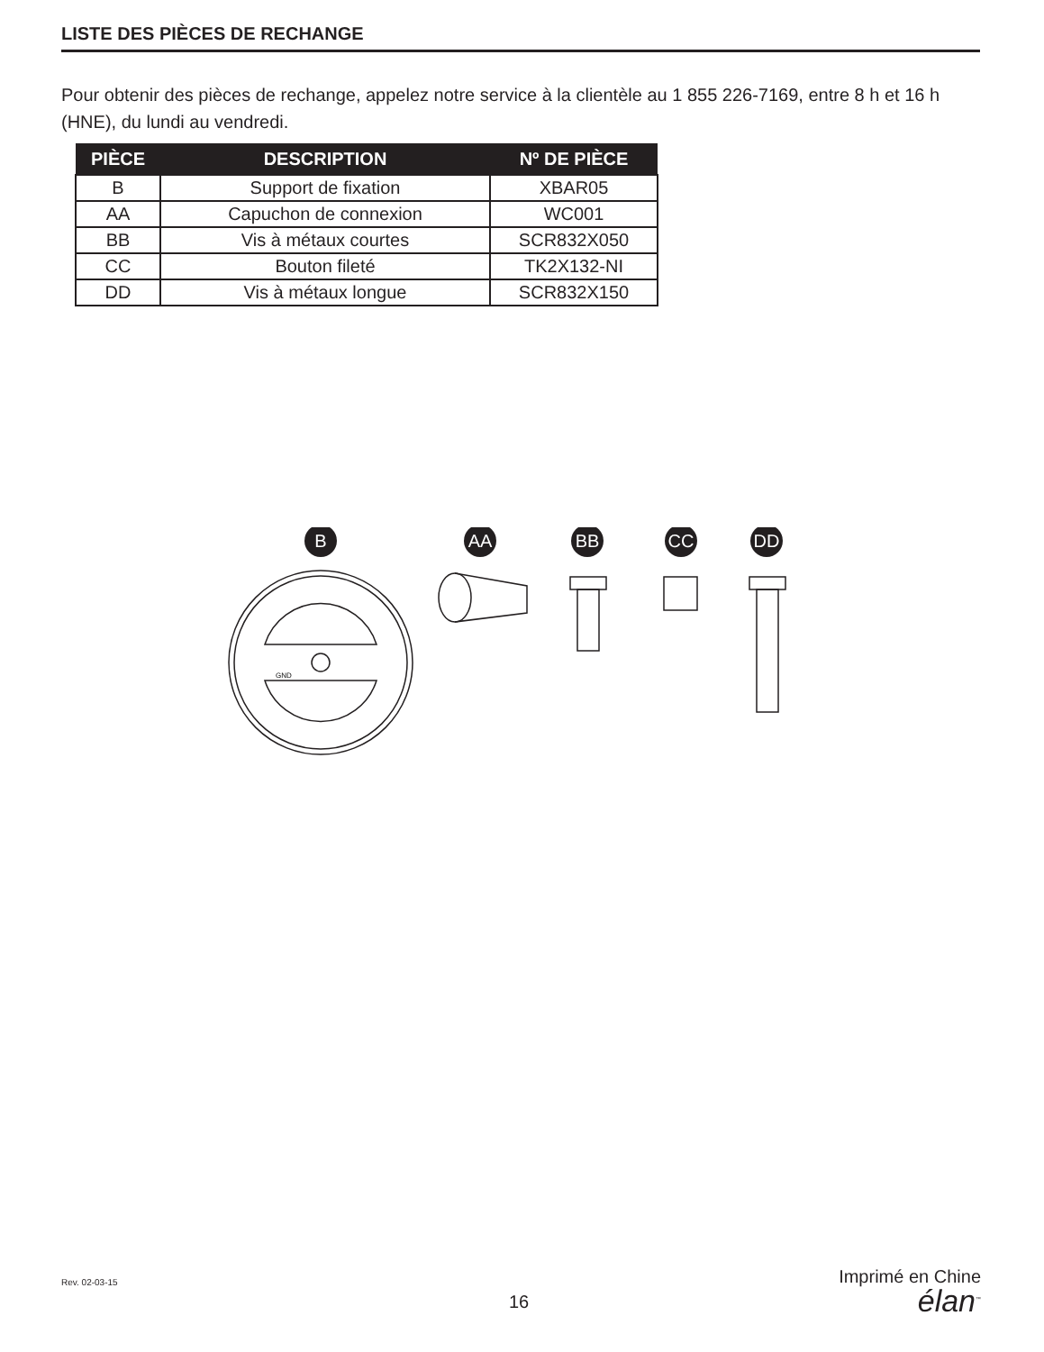LISTE DES PIÈCES DE RECHANGE
Pour obtenir des pièces de rechange, appelez notre service à la clientèle au 1 855 226-7169, entre 8 h et 16 h (HNE), du lundi au vendredi.
| PIÈCE | DESCRIPTION | Nº DE PIÈCE |
| --- | --- | --- |
| B | Support de fixation | XBAR05 |
| AA | Capuchon de connexion | WC001 |
| BB | Vis à métaux courtes | SCR832X050 |
| CC | Bouton fileté | TK2X132-NI |
| DD | Vis à métaux longue | SCR832X150 |
B
AA
BB
CC
DD
GND
Rev. 02-03-15
16
Imprimé en Chine
élan<sup>™</sup>